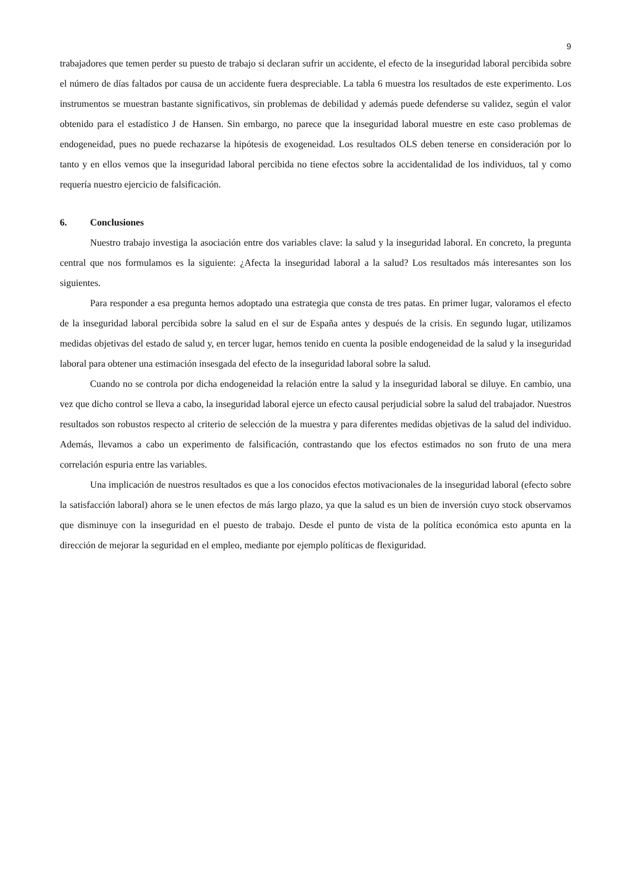9
trabajadores que temen perder su puesto de trabajo si declaran sufrir un accidente, el efecto de la inseguridad laboral percibida sobre el número de días faltados por causa de un accidente fuera despreciable. La tabla 6 muestra los resultados de este experimento. Los instrumentos se muestran bastante significativos, sin problemas de debilidad y además puede defenderse su validez, según el valor obtenido para el estadístico J de Hansen. Sin embargo, no parece que la inseguridad laboral muestre en este caso problemas de endogeneidad, pues no puede rechazarse la hipótesis de exogeneidad. Los resultados OLS deben tenerse en consideración por lo tanto y en ellos vemos que la inseguridad laboral percibida no tiene efectos sobre la accidentalidad de los individuos, tal y como requería nuestro ejercicio de falsificación.
6. Conclusiones
Nuestro trabajo investiga la asociación entre dos variables clave: la salud y la inseguridad laboral. En concreto, la pregunta central que nos formulamos es la siguiente: ¿Afecta la inseguridad laboral a la salud? Los resultados más interesantes son los siguientes.
Para responder a esa pregunta hemos adoptado una estrategia que consta de tres patas. En primer lugar, valoramos el efecto de la inseguridad laboral percibida sobre la salud en el sur de España antes y después de la crisis. En segundo lugar, utilizamos medidas objetivas del estado de salud y, en tercer lugar, hemos tenido en cuenta la posible endogeneidad de la salud y la inseguridad laboral para obtener una estimación insesgada del efecto de la inseguridad laboral sobre la salud.
Cuando no se controla por dicha endogeneidad la relación entre la salud y la inseguridad laboral se diluye. En cambio, una vez que dicho control se lleva a cabo, la inseguridad laboral ejerce un efecto causal perjudicial sobre la salud del trabajador. Nuestros resultados son robustos respecto al criterio de selección de la muestra y para diferentes medidas objetivas de la salud del individuo. Además, llevamos a cabo un experimento de falsificación, contrastando que los efectos estimados no son fruto de una mera correlación espuria entre las variables.
Una implicación de nuestros resultados es que a los conocidos efectos motivacionales de la inseguridad laboral (efecto sobre la satisfacción laboral) ahora se le unen efectos de más largo plazo, ya que la salud es un bien de inversión cuyo stock observamos que disminuye con la inseguridad en el puesto de trabajo. Desde el punto de vista de la política económica esto apunta en la dirección de mejorar la seguridad en el empleo, mediante por ejemplo políticas de flexiguridad.